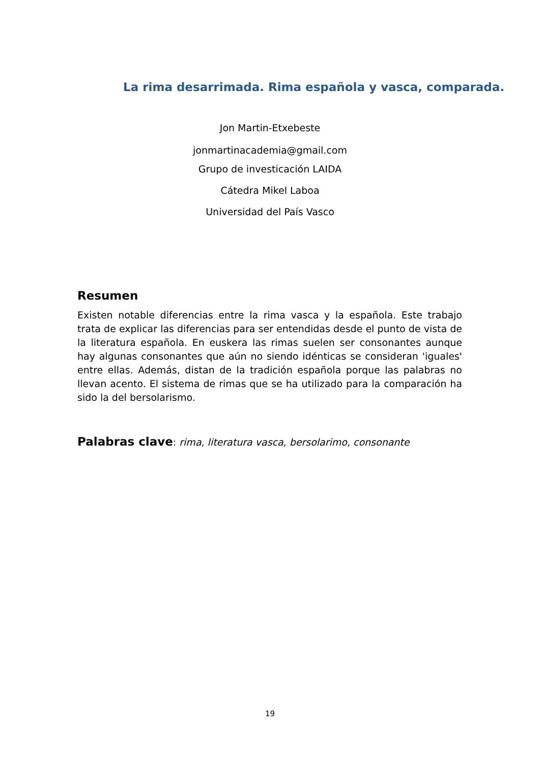La rima desarrimada. Rima española y vasca, comparada.
Jon Martin-Etxebeste
jonmartinacademia@gmail.com
Grupo de investicación LAIDA
Cátedra Mikel Laboa
Universidad del País Vasco
Resumen
Existen notable diferencias entre la rima vasca y la española. Este trabajo trata de explicar las diferencias para ser entendidas desde el punto de vista de la literatura española. En euskera las rimas suelen ser consonantes aunque hay algunas consonantes que aún no siendo idénticas se consideran 'iguales' entre ellas. Además, distan de la tradición española porque las palabras no llevan acento. El sistema de rimas que se ha utilizado para la comparación ha sido la del bersolarismo.
Palabras clave: rima, literatura vasca, bersolarimo, consonante
19